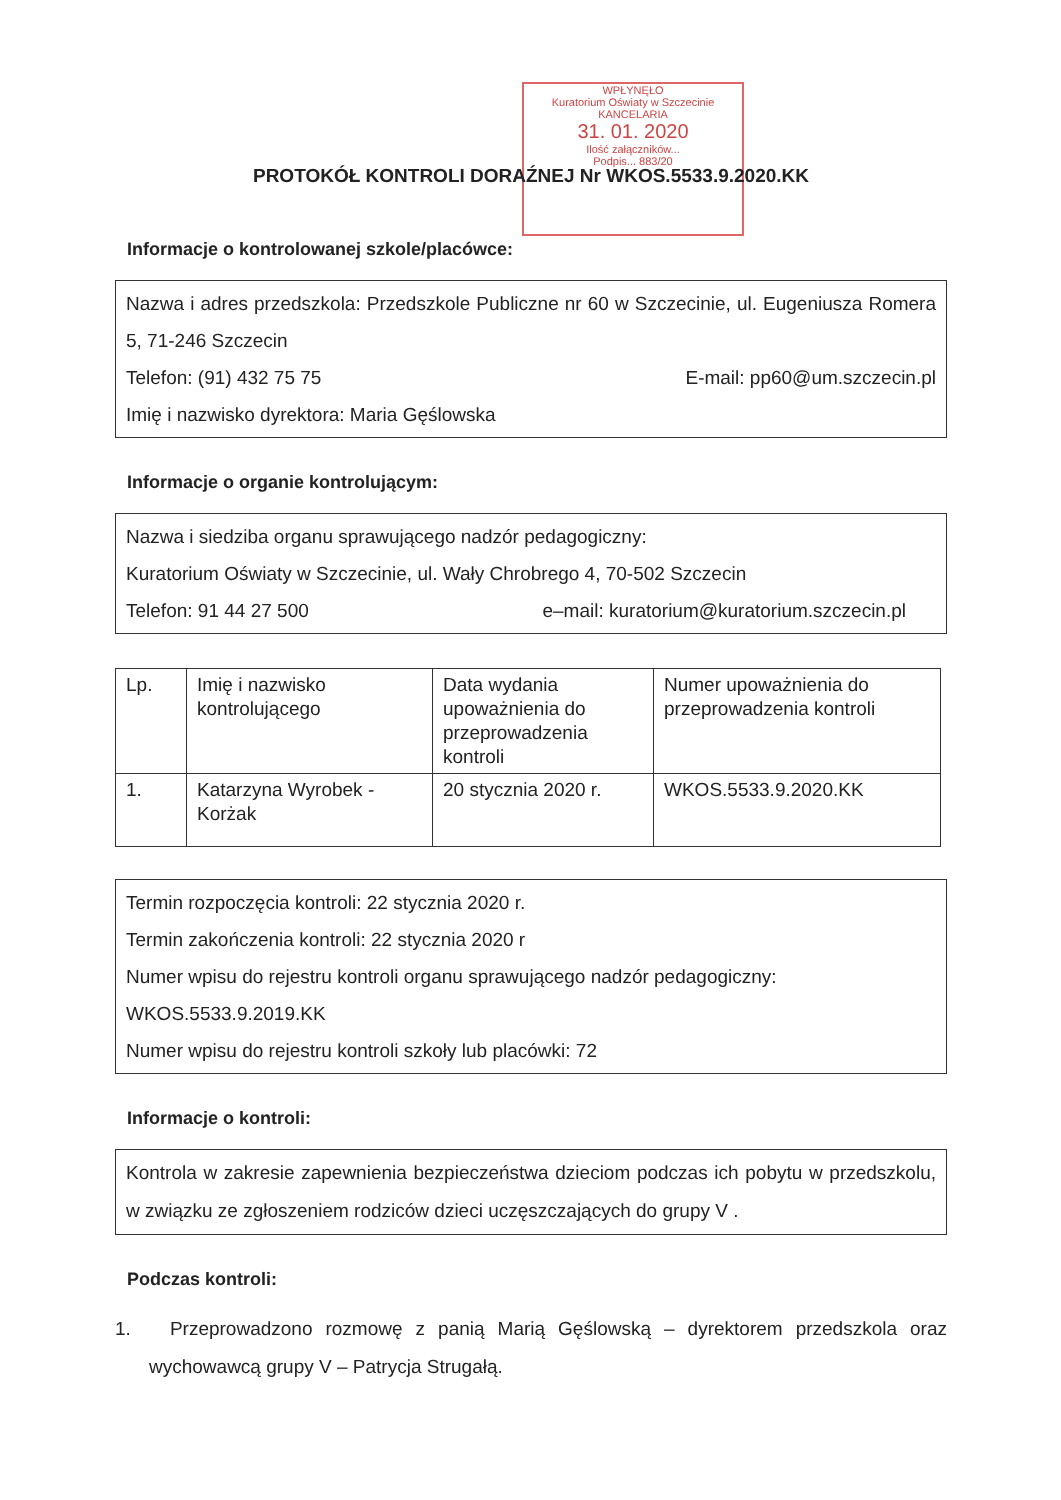WPŁYNĘŁO
Kuratorium Oświaty w Szczecinie
KANCELARIA
31. 01. 2020
Ilość załączników...
Podpis... 883/20
PROTOKÓŁ KONTROLI DORAŹNEJ Nr WKOS.5533.9.2020.KK
Informacje o kontrolowanej szkole/placówce:
Nazwa i adres przedszkola: Przedszkole Publiczne nr 60 w Szczecinie, ul. Eugeniusza Romera 5, 71-246 Szczecin
Telefon: (91) 432 75 75 E-mail: pp60@um.szczecin.pl
Imię i nazwisko dyrektora: Maria Gęślowska
Informacje o organie kontrolującym:
Nazwa i siedziba organu sprawującego nadzór pedagogiczny:
Kuratorium Oświaty w Szczecinie, ul. Wały Chrobrego 4, 70-502 Szczecin
Telefon: 91 44 27 500 e–mail: kuratorium@kuratorium.szczecin.pl
| Lp. | Imię i nazwisko kontrolującego | Data wydania upoważnienia do przeprowadzenia kontroli | Numer upoważnienia do przeprowadzenia kontroli |
| --- | --- | --- | --- |
| 1. | Katarzyna Wyrobek - Korżak | 20 stycznia 2020 r. | WKOS.5533.9.2020.KK |
Termin rozpoczęcia kontroli: 22 stycznia 2020 r.
Termin zakończenia kontroli: 22 stycznia 2020 r
Numer wpisu do rejestru kontroli organu sprawującego nadzór pedagogiczny:
WKOS.5533.9.2019.KK
Numer wpisu do rejestru kontroli szkoły lub placówki: 72
Informacje o kontroli:
Kontrola w zakresie zapewnienia bezpieczeństwa dzieciom podczas ich pobytu w przedszkolu, w związku ze zgłoszeniem rodziców dzieci uczęszczających do grupy V .
Podczas kontroli:
1. Przeprowadzono rozmowę z panią Marią Gęślowską – dyrektorem przedszkola oraz wychowawcą grupy V – Patrycja Strugałą.